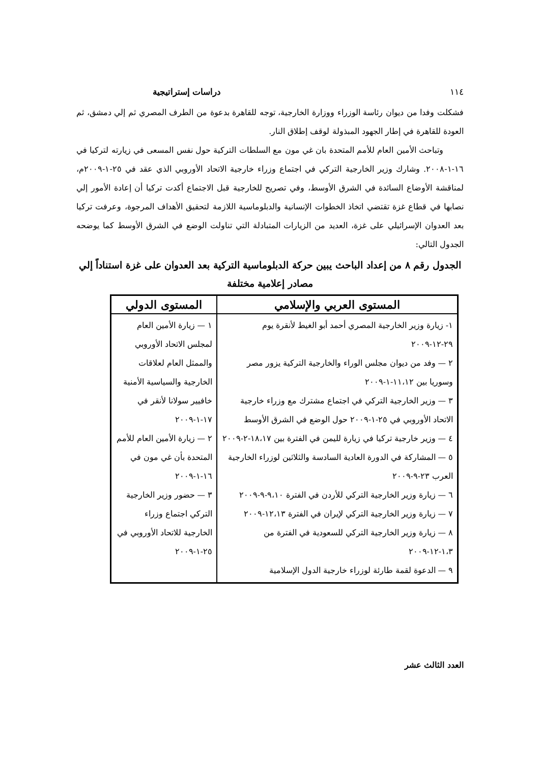١١٤ دراسات إستراتيجية
فشكلت وفدا من ديوان رئاسة الوزراء ووزارة الخارجية، توجه للقاهرة بدعوة من الطرف المصري ثم إلي دمشق، ثم العودة للقاهرة في إطار الجهود المبذولة لوقف إطلاق النار.
وتباحث الأمين العام للأمم المتحدة بان غي مون مع السلطات التركية حول نفس المسعى في زيارته لتركيا في ١٦-١-٢٠٠٨. وشارك وزير الخارجية التركي في اجتماع وزراء خارجية الاتحاد الأوروبي الذي عقد في ٢٥-١-٢٠٠٩م، لمناقشة الأوضاع السائدة في الشرق الأوسط، وفي تصريح للخارجية قبل الاجتماع أكدت تركيا أن إعادة الأمور إلي نصابها في قطاع غزة تقتضي اتخاذ الخطوات الإنسانية والدبلوماسية اللازمة لتحقيق الأهداف المرجوة، وعرفت تركيا بعد العدوان الإسرائيلي على غزة، العديد من الزيارات المتبادلة التي تناولت الوضع في الشرق الأوسط كما يوضحه الجدول التالي:
الجدول رقم ٨ من إعداد الباحث يبين حركة الدبلوماسية التركية بعد العدوان على غزة استناداً إلي مصادر إعلامية مختلفة
| المستوى العربي والإسلامي | المستوى الدولي |
| --- | --- |
| ١- زيارة وزير الخارجية المصري أحمد أبو الغيط لأنقرة يوم ٢٩-١٢-٢٠٠٩ ٢ — وفد من ديوان مجلس الوراء والخارجية التركية يزور مصر وسوريا بين ١١،١٢-١-٢٠٠٩ ٣ — وزير الخارجية التركي في اجتماع مشترك مع وزراء خارجية الاتحاد الأوروبي في ٢٥-١-٢٠٠٩ حول الوضع في الشرق الأوسط ٤ — وزير خارجية تركيا في زيارة لليمن في الفترة بين ١٨،١٧-٢-٢٠٠٩ ٥ — المشاركة في الدورة العادية السادسة والثلاثين لوزراء الخارجية العرب ٢٣-٩-٢٠٠٩ ٦ — زيارة وزير الخارجية التركي للأردن في الفترة ٩،١٠-٩-٢٠٠٩ ٧ — زيارة وزير الخارجية التركي لإيران في الفترة ١٢،١٣-٢٠٠٩ ٨ — زيارة وزير الخارجية التركي للسعودية في الفترة من ١،٣-١٢-٢٠٠٩ ٩ — الدعوة لقمة طارئة لوزراء خارجية الدول الإسلامية | ١ — زيارة الأمين العام لمجلس الاتحاد الأوروبي والممثل العام لعلاقات الخارجية والسياسية الأمنية خافيير سولانا لأنقر في ١٧-١-٢٠٠٩ ٢ — زيارة الأمين العام للأمم المتحدة بأن غي مون في ١٦-١-٢٠٠٩ ٣ — حضور وزير الخارجية التركي اجتماع وزراء الخارجية للاتحاد الأوروبي في ٢٥-١-٢٠٠٩ |
العدد الثالث عشر